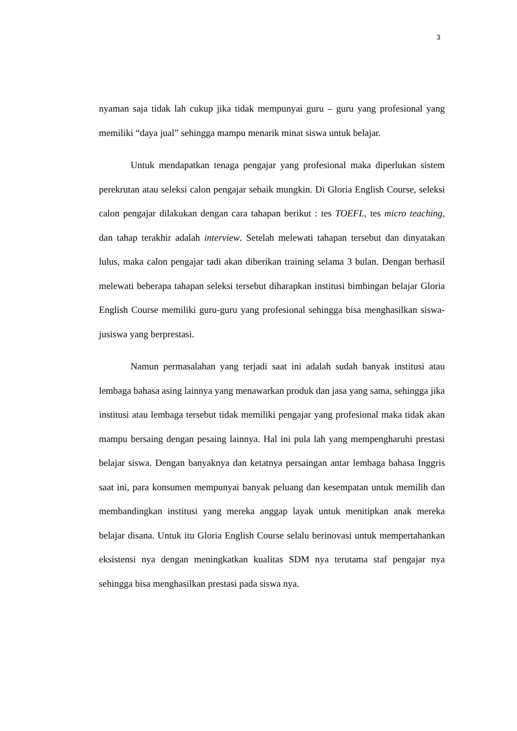3
nyaman saja tidak lah cukup jika tidak mempunyai guru – guru yang profesional yang memiliki “daya jual” sehingga mampu menarik minat siswa untuk belajar.
Untuk mendapatkan tenaga pengajar yang profesional maka diperlukan sistem perekrutan atau seleksi calon pengajar sebaik mungkin. Di Gloria English Course, seleksi calon pengajar dilakukan dengan cara tahapan berikut : tes TOEFL, tes micro teaching, dan tahap terakhir adalah interview. Setelah melewati tahapan tersebut dan dinyatakan lulus, maka calon pengajar tadi akan diberikan training selama 3 bulan. Dengan berhasil melewati beberapa tahapan seleksi tersebut diharapkan institusi bimbingan belajar Gloria English Course memiliki guru-guru yang profesional sehingga bisa menghasilkan siswa- jusiswa yang berprestasi.
Namun permasalahan yang terjadi saat ini adalah sudah banyak institusi atau lembaga bahasa asing lainnya yang menawarkan produk dan jasa yang sama, sehingga jika institusi atau lembaga tersebut tidak memiliki pengajar yang profesional maka tidak akan mampu bersaing dengan pesaing lainnya. Hal ini pula lah yang mempengharuhi prestasi belajar siswa. Dengan banyaknya dan ketatnya persaingan antar lembaga bahasa Inggris saat ini, para konsumen mempunyai banyak peluang dan kesempatan untuk memilih dan membandingkan institusi yang mereka anggap layak untuk menitipkan anak mereka belajar disana. Untuk itu Gloria English Course selalu berinovasi untuk mempertahankan eksistensi nya dengan meningkatkan kualitas SDM nya terutama staf pengajar nya sehingga bisa menghasilkan prestasi pada siswa nya.